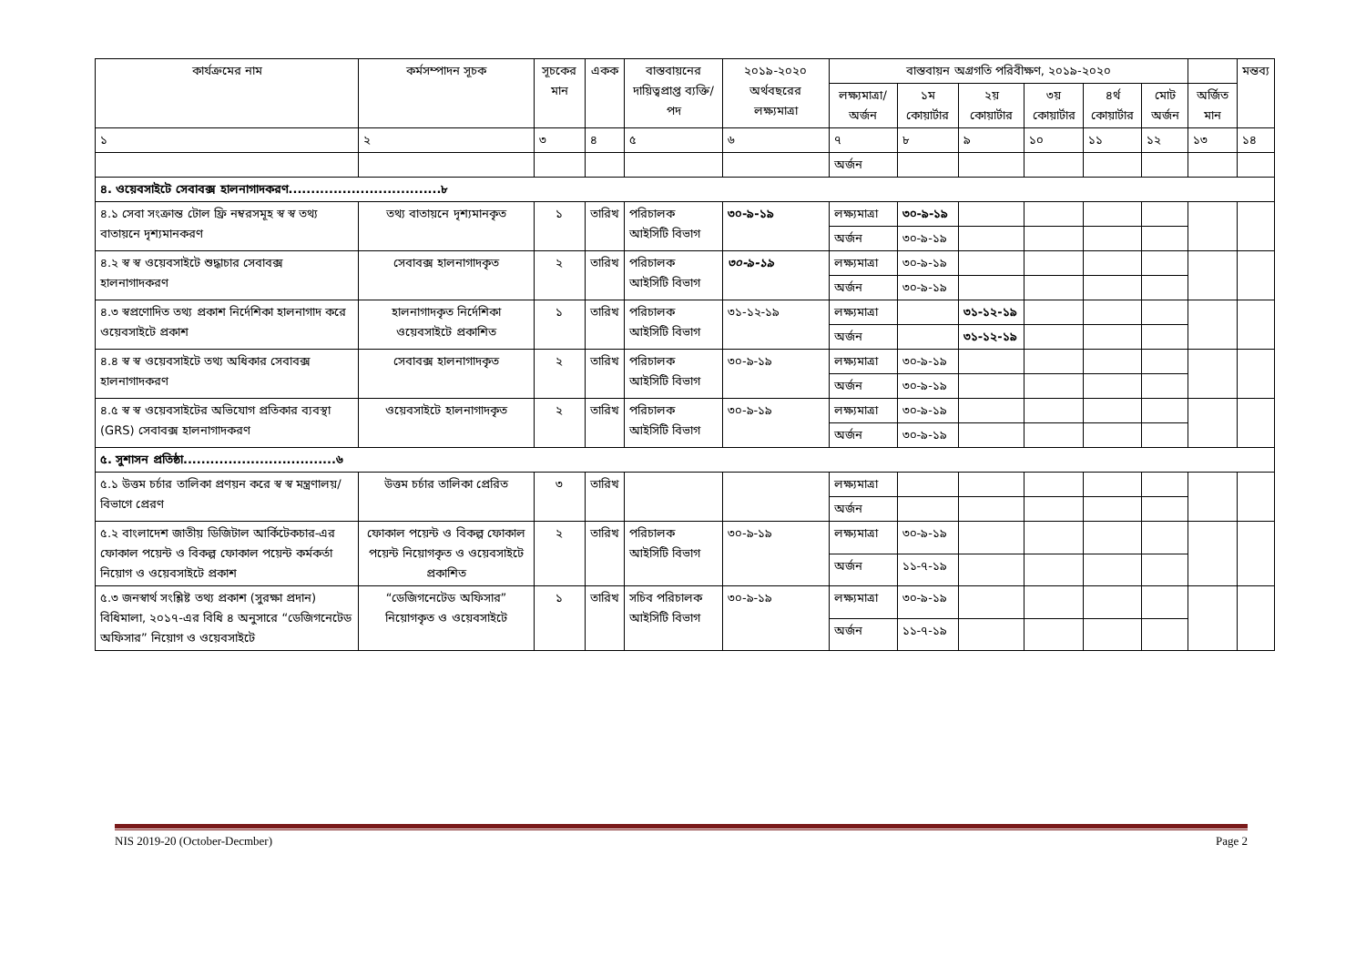| কার্যক্রমের নাম | কর্মসম্পাদন সূচক | সূচকের মান | একক | বাস্তবায়নের দায়িত্বপ্রাপ্ত ব্যক্তি/পদ | ২০১৯-২০২০ অর্থবছরের লক্ষ্যমাত্রা | বাস্তবায়ন অগ্রগতি পরিবীক্ষণ, ২০১৯-২০২০ | | | | | | | মন্তব্য |
| --- | --- | --- | --- | --- | --- | --- | --- | --- | --- | --- | --- | --- | --- |
| | | | | | | লক্ষ্যমাত্রা/ অর্জন | ১ম কোয়ার্টার | ২য় কোয়ার্টার | ৩য় কোয়ার্টার | ৪র্থ কোয়ার্টার | মোট অর্জন | অর্জিত মান | |
| ১ | ২ | ৩ | ৪ | ৫ | ৬ | ৭ | ৮ | ৯ | ১০ | ১১ | ১২ | ১৩ | ১৪ |
| | | | | | | অর্জন | | | | | | | |
| ৪. ওয়েবসাইটে সেবাবক্স হালনাগাদকরণ..................................৮ | | | | | | | | | | | | | |
| ৪.১ সেবা সংক্রান্ত টোল ফ্রি নম্বরসমূহ স্ব স্ব তথ্য বাতায়নে দৃশ্যমানকরণ | তথ্য বাতায়নে দৃশ্যমানকৃত | ১ | তারিখ | পরিচালক আইসিটি বিভাগ | ৩০-৯-১৯ | লক্ষ্যমাত্রা | ৩০-৯-১৯ | | | | | | |
| | | | | | | অর্জন | ৩০-৯-১৯ | | | | | | |
| ৪.২ স্ব স্ব ওয়েবসাইটে শুদ্ধাচার সেবাবক্স হালনাগাদকরণ | সেবাবক্স হালনাগাদকৃত | ২ | তারিখ | পরিচালক আইসিটি বিভাগ | ৩০-৯-১৯ | লক্ষ্যমাত্রা | ৩০-৯-১৯ | | | | | | |
| | | | | | | অর্জন | ৩০-৯-১৯ | | | | | | |
| ৪.৩ স্বপ্রণোদিত তথ্য প্রকাশ নির্দেশিকা হালনাগাদ করে ওয়েবসাইটে প্রকাশ | হালনাগাদকৃত নির্দেশিকা ওয়েবসাইটে প্রকাশিত | ১ | তারিখ | পরিচালক আইসিটি বিভাগ | ৩১-১২-১৯ | লক্ষ্যমাত্রা | | ৩১-১২-১৯ | | | | | |
| | | | | | | অর্জন | | ৩১-১২-১৯ | | | | | |
| ৪.৪ স্ব স্ব ওয়েবসাইটে তথ্য অধিকার সেবাবক্স হালনাগাদকরণ | সেবাবক্স হালনাগাদকৃত | ২ | তারিখ | পরিচালক আইসিটি বিভাগ | ৩০-৯-১৯ | লক্ষ্যমাত্রা | ৩০-৯-১৯ | | | | | | |
| | | | | | | অর্জন | ৩০-৯-১৯ | | | | | | |
| ৪.৫ স্ব স্ব ওয়েবসাইটের অভিযোগ প্রতিকার ব্যবস্থা (GRS) সেবাবক্স হালনাগাদকরণ | ওয়েবসাইটে হালনাগাদকৃত | ২ | তারিখ | পরিচালক আইসিটি বিভাগ | ৩০-৯-১৯ | লক্ষ্যমাত্রা | ৩০-৯-১৯ | | | | | | |
| | | | | | | অর্জন | ৩০-৯-১৯ | | | | | | |
| ৫. সুশাসন প্রতিষ্ঠা..................................৬ | | | | | | | | | | | | | |
| ৫.১ উত্তম চর্চার তালিকা প্রণয়ন করে স্ব স্ব মন্ত্রণালয়/বিভাগে প্রেরণ | উত্তম চর্চার তালিকা প্রেরিত | ৩ | তারিখ | | | লক্ষ্যমাত্রা | | | | | | | |
| | | | | | | অর্জন | | | | | | | |
| ৫.২ বাংলাদেশ জাতীয় ডিজিটাল আর্কিটেকচার-এর ফোকাল পয়েন্ট ও বিকল্প ফোকাল পয়েন্ট কর্মকর্তা নিয়োগ ও ওয়েবসাইটে প্রকাশ | ফোকাল পয়েন্ট ও বিকল্প ফোকাল পয়েন্ট নিয়োগকৃত ও ওয়েবসাইটে প্রকাশিত | ২ | তারিখ | পরিচালক আইসিটি বিভাগ | ৩০-৯-১৯ | লক্ষ্যমাত্রা | ৩০-৯-১৯ | | | | | | |
| | | | | | | অর্জন | ১১-৭-১৯ | | | | | | |
| ৫.৩ জনস্বার্থ সংশ্লিষ্ট তথ্য প্রকাশ (সুরক্ষা প্রদান) বিধিমালা, ২০১৭-এর বিধি ৪ অনুসারে “ডেজিগনেটেড অফিসার” নিয়োগ ও ওয়েবসাইটে | “ডেজিগনেটেড অফিসার” নিয়োগকৃত ও ওয়েবসাইটে | ১ | তারিখ | সচিব পরিচালক আইসিটি বিভাগ | ৩০-৯-১৯ | লক্ষ্যমাত্রা | ৩০-৯-১৯ | | | | | | |
| | | | | | | অর্জন | ১১-৭-১৯ | | | | | | |
NIS 2019-20 (October-Decmber) Page 2